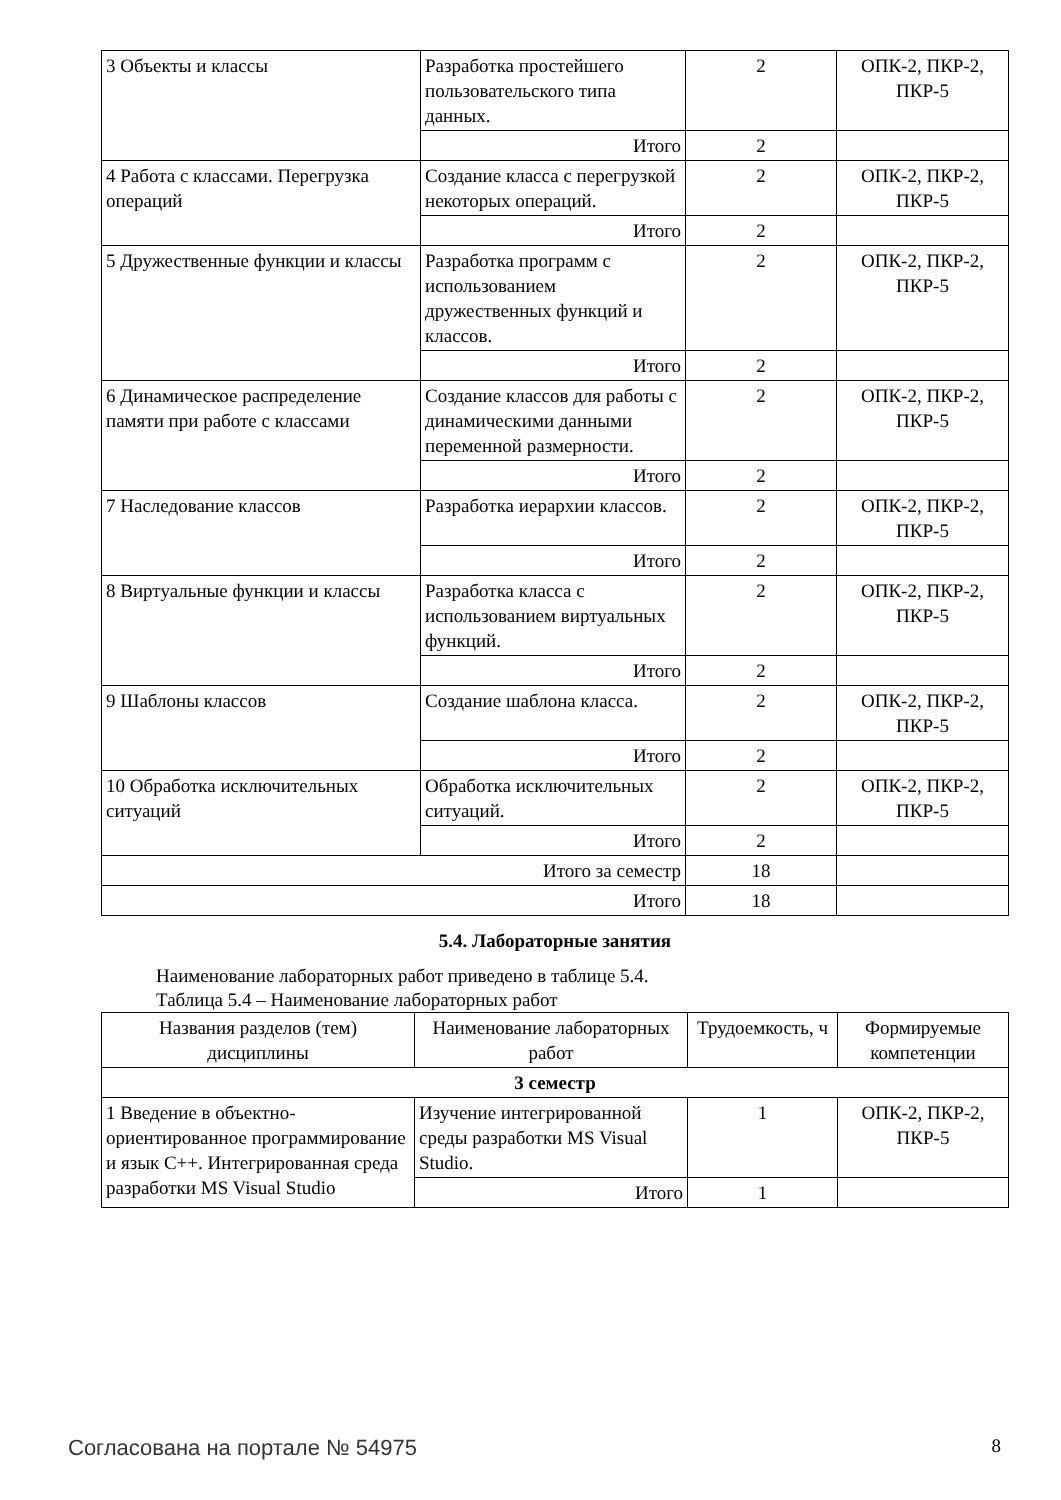| 3 Объекты и классы | Разработка простейшего пользовательского типа данных. | 2 | ОПК-2, ПКР-2, ПКР-5 |
| | Итого | 2 | |
| 4 Работа с классами. Перегрузка операций | Создание класса с перегрузкой некоторых операций. | 2 | ОПК-2, ПКР-2, ПКР-5 |
| | Итого | 2 | |
| 5 Дружественные функции и классы | Разработка программ с использованием дружественных функций и классов. | 2 | ОПК-2, ПКР-2, ПКР-5 |
| | Итого | 2 | |
| 6 Динамическое распределение памяти при работе с классами | Создание классов для работы с динамическими данными переменной размерности. | 2 | ОПК-2, ПКР-2, ПКР-5 |
| | Итого | 2 | |
| 7 Наследование классов | Разработка иерархии классов. | 2 | ОПК-2, ПКР-2, ПКР-5 |
| | Итого | 2 | |
| 8 Виртуальные функции и классы | Разработка класса с использованием виртуальных функций. | 2 | ОПК-2, ПКР-2, ПКР-5 |
| | Итого | 2 | |
| 9 Шаблоны классов | Создание шаблона класса. | 2 | ОПК-2, ПКР-2, ПКР-5 |
| | Итого | 2 | |
| 10 Обработка исключительных ситуаций | Обработка исключительных ситуаций. | 2 | ОПК-2, ПКР-2, ПКР-5 |
| | Итого | 2 | |
| Итого за семестр | | 18 | |
| Итого | | 18 | |
5.4. Лабораторные занятия
Наименование лабораторных работ приведено в таблице 5.4.
Таблица 5.4 – Наименование лабораторных работ
| Названия разделов (тем) дисциплины | Наименование лабораторных работ | Трудоемкость, ч | Формируемые компетенции |
| --- | --- | --- | --- |
| 3 семестр | | | |
| 1 Введение в объектно-ориентированное программирование и язык C++. Интегрированная среда разработки MS Visual Studio | Изучение интегрированной среды разработки MS Visual Studio. | 1 | ОПК-2, ПКР-2, ПКР-5 |
| | Итого | 1 | |
Согласована на портале № 54975 8